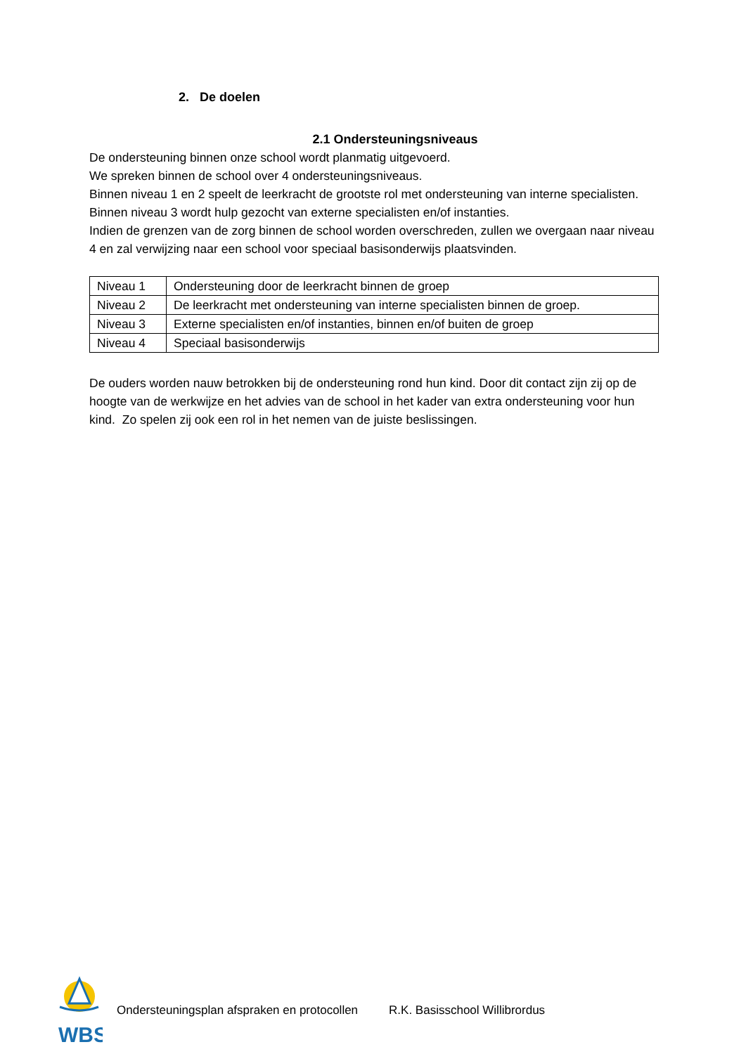2. De doelen
2.1 Ondersteuningsniveaus
De ondersteuning binnen onze school wordt planmatig uitgevoerd.
We spreken binnen de school over 4 ondersteuningsniveaus.
Binnen niveau 1 en 2 speelt de leerkracht de grootste rol met ondersteuning van interne specialisten.
Binnen niveau 3 wordt hulp gezocht van externe specialisten en/of instanties.
Indien de grenzen van de zorg binnen de school worden overschreden, zullen we overgaan naar niveau 4 en zal verwijzing naar een school voor speciaal basisonderwijs plaatsvinden.
| Niveau 1 | Ondersteuning door de leerkracht binnen de groep |
| Niveau 2 | De leerkracht met ondersteuning van interne specialisten binnen de groep. |
| Niveau 3 | Externe specialisten en/of instanties, binnen en/of buiten de groep |
| Niveau 4 | Speciaal basisonderwijs |
De ouders worden nauw betrokken bij de ondersteuning rond hun kind. Door dit contact zijn zij op de hoogte van de werkwijze en het advies van de school in het kader van extra ondersteuning voor hun kind. Zo spelen zij ook een rol in het nemen van de juiste beslissingen.
WBS
Ondersteuningsplan afspraken en protocollen R.K. Basisschool Willibrordus